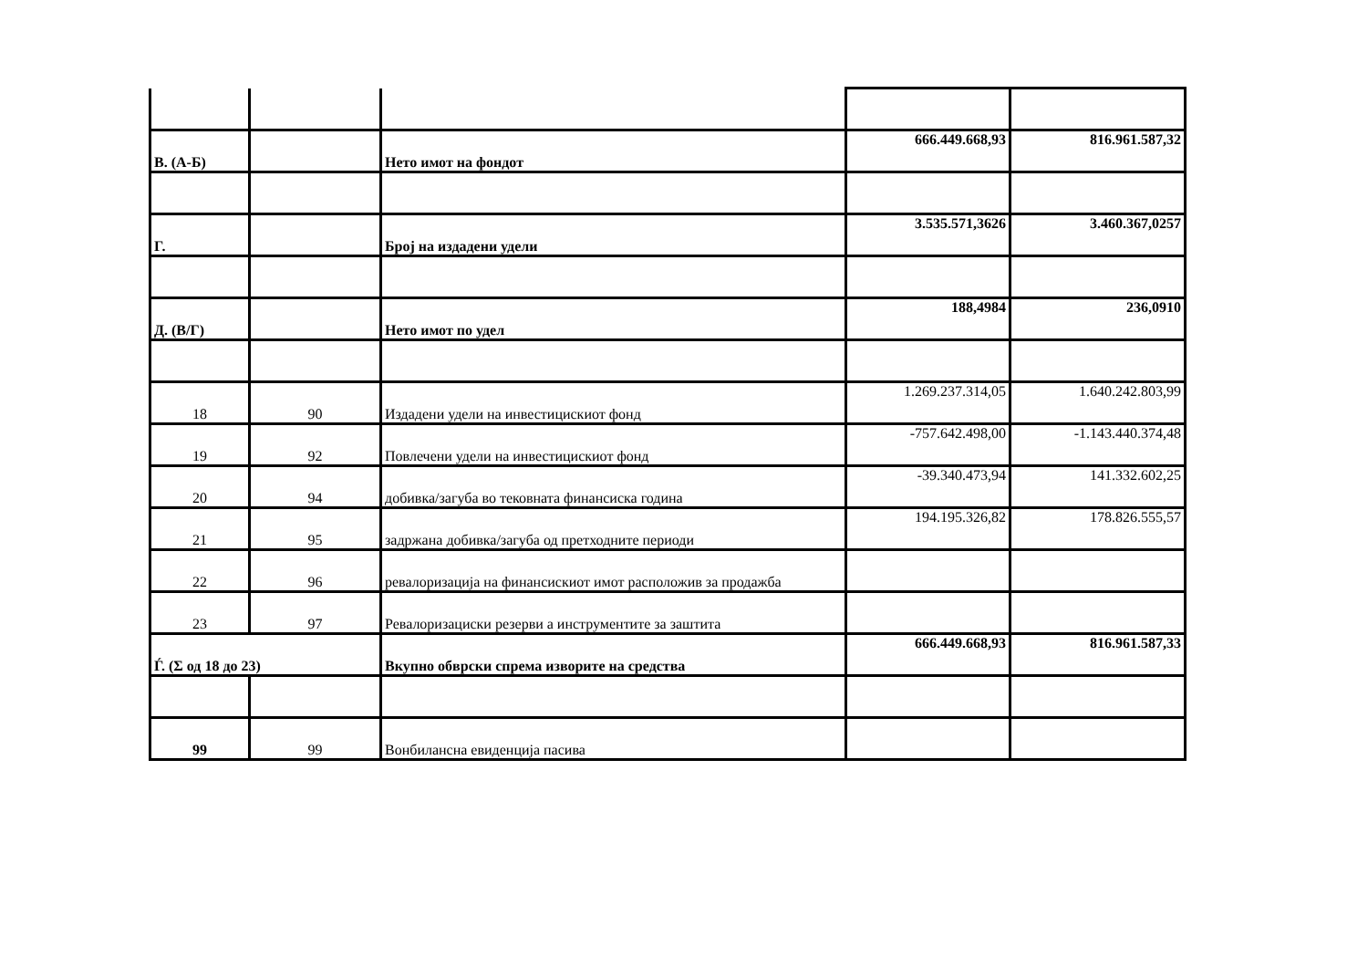| В. (А-Б) | | Нето имот на фондот | 666.449.668,93 | 816.961.587,32 |
| Г. | | Број на издадени удели | 3.535.571,3626 | 3.460.367,0257 |
| Д. (В/Г) | | Нето имот по удел | 188,4984 | 236,0910 |
| 18 | 90 | Издадени удели на инвестицискиот фонд | 1.269.237.314,05 | 1.640.242.803,99 |
| 19 | 92 | Повлечени удели на инвестицискиот фонд | -757.642.498,00 | -1.143.440.374,48 |
| 20 | 94 | добивка/загуба во тековната финансиска година | -39.340.473,94 | 141.332.602,25 |
| 21 | 95 | задржана добивка/загуба од претходните периоди | 194.195.326,82 | 178.826.555,57 |
| 22 | 96 | ревалоризација на финансискиот имот расположив за продажба | | |
| 23 | 97 | Ревалоризациски резерви а инструментите за заштита | | |
| Ѓ. (Σ од 18 до 23) | | Вкупно обврски спрема изворите на средства | 666.449.668,93 | 816.961.587,33 |
| 99 | 99 | Вонбилансна евиденција пасива | | |